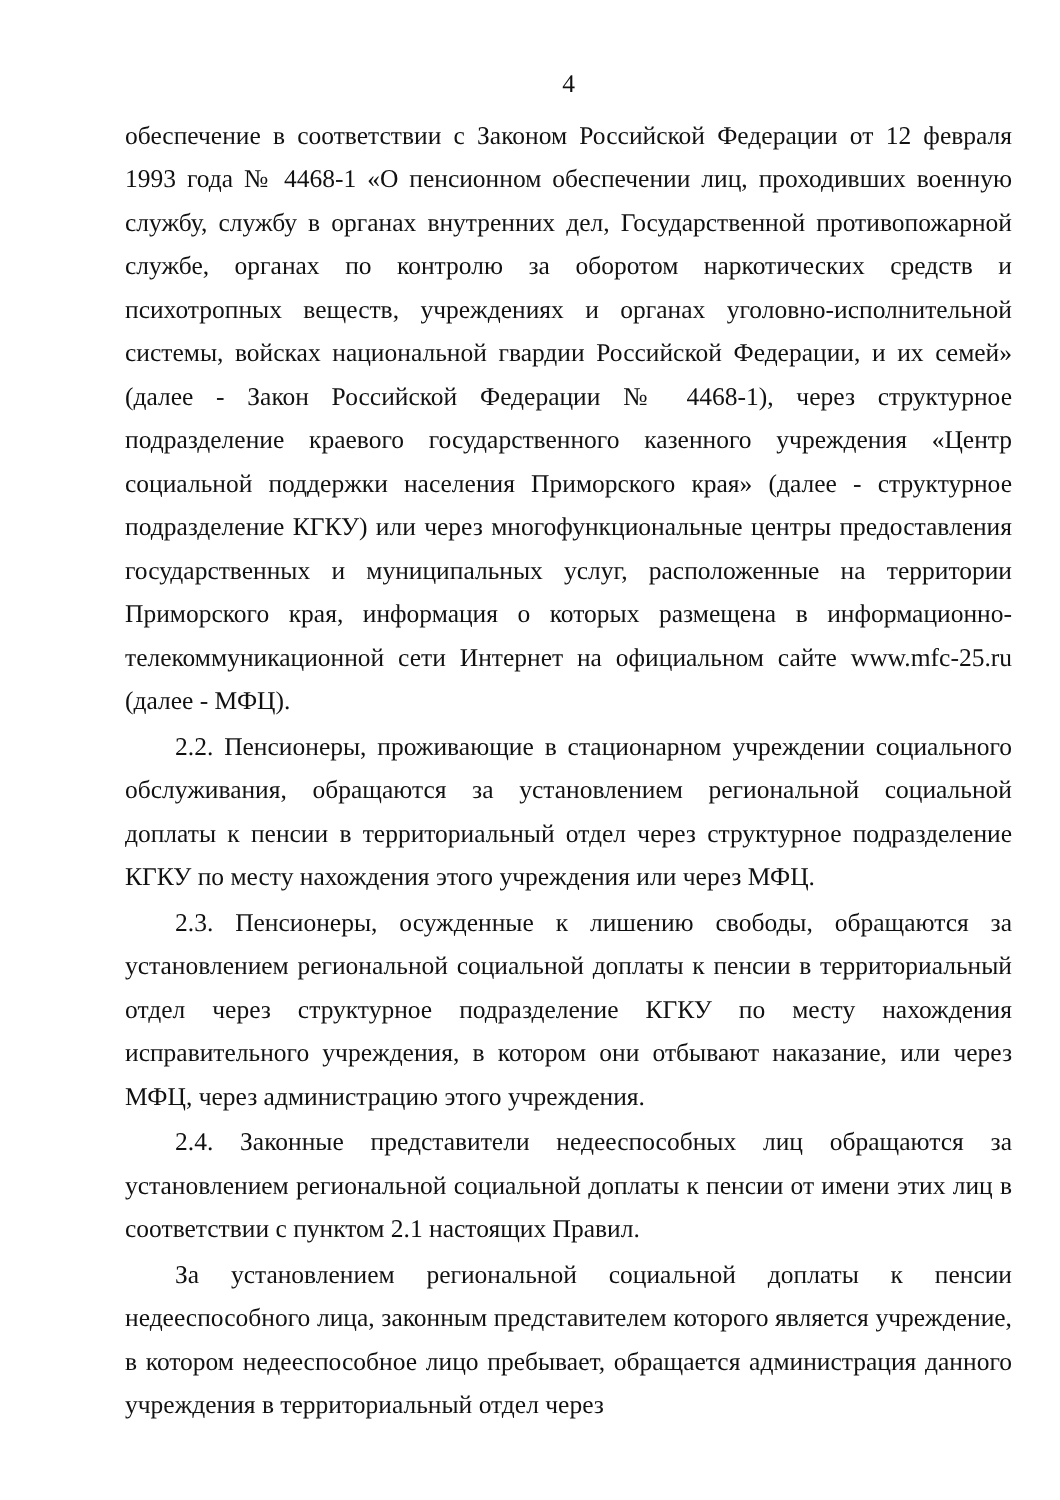4
обеспечение в соответствии с Законом Российской Федерации от 12 февраля 1993 года № 4468-1 «О пенсионном обеспечении лиц, проходивших военную службу, службу в органах внутренних дел, Государственной противопожарной службе, органах по контролю за оборотом наркотических средств и психотропных веществ, учреждениях и органах уголовно-исполнительной системы, войсках национальной гвардии Российской Федерации, и их семей» (далее - Закон Российской Федерации № 4468-1), через структурное подразделение краевого государственного казенного учреждения «Центр социальной поддержки населения Приморского края» (далее - структурное подразделение КГКУ) или через многофункциональные центры предоставления государственных и муниципальных услуг, расположенные на территории Приморского края, информация о которых размещена в информационно-телекоммуникационной сети Интернет на официальном сайте www.mfc-25.ru (далее - МФЦ).
2.2. Пенсионеры, проживающие в стационарном учреждении социального обслуживания, обращаются за установлением региональной социальной доплаты к пенсии в территориальный отдел через структурное подразделение КГКУ по месту нахождения этого учреждения или через МФЦ.
2.3. Пенсионеры, осужденные к лишению свободы, обращаются за установлением региональной социальной доплаты к пенсии в территориальный отдел через структурное подразделение КГКУ по месту нахождения исправительного учреждения, в котором они отбывают наказание, или через МФЦ, через администрацию этого учреждения.
2.4. Законные представители недееспособных лиц обращаются за установлением региональной социальной доплаты к пенсии от имени этих лиц в соответствии с пунктом 2.1 настоящих Правил.
За установлением региональной социальной доплаты к пенсии недееспособного лица, законным представителем которого является учреждение, в котором недееспособное лицо пребывает, обращается администрация данного учреждения в территориальный отдел через